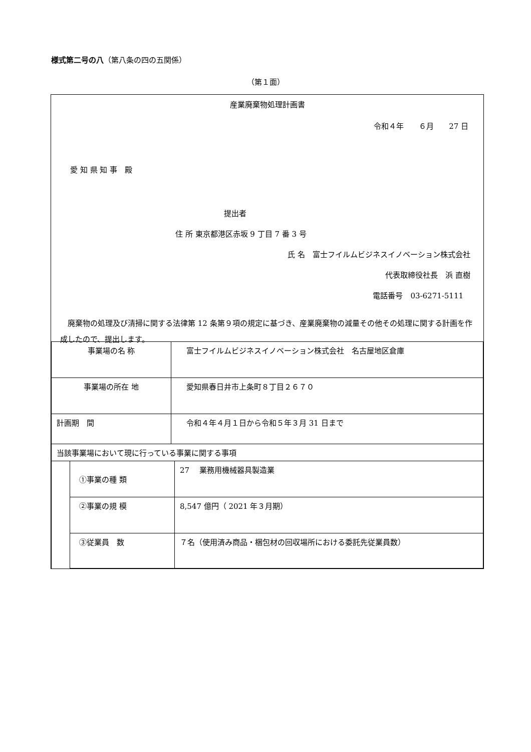様式第二号の八（第八条の四の五関係）
（第１面）
産業廃棄物処理計画書
令和４年　　６月　　27 日
愛 知 県 知 事　殿
提出者
住 所 東京都港区赤坂 9 丁目 7 番 3 号
氏 名　富士フイルムビジネスイノベーション株式会社
代表取締役社長　浜 直樹
電話番号　03-6271-5111
　廃棄物の処理及び清掃に関する法律第 12 条第９項の規定に基づき、産業廃棄物の減量その他その処理に関する計画を作成したので、提出します。
| 事業場の名 称 | 富士フイルムビジネスイノベーション株式会社 名古屋地区倉庫 |
| 事業場の所在 地 | 愛知県春日井市上条町８丁目２６７０ |
| 計画期 間 | 令和４年４月１日から令和５年３月 31 日まで |
| 当該事業場において現に行っている事業に関する事項 | | |
| | ①事業の種 類 | 27 業務用機械器具製造業 |
| | ②事業の規 模 | 8,547 億円（ 2021 年３月期） |
| | ③従業員 数 | ７名（使用済み商品・梱包材の回収場所における委託先従業員数） |